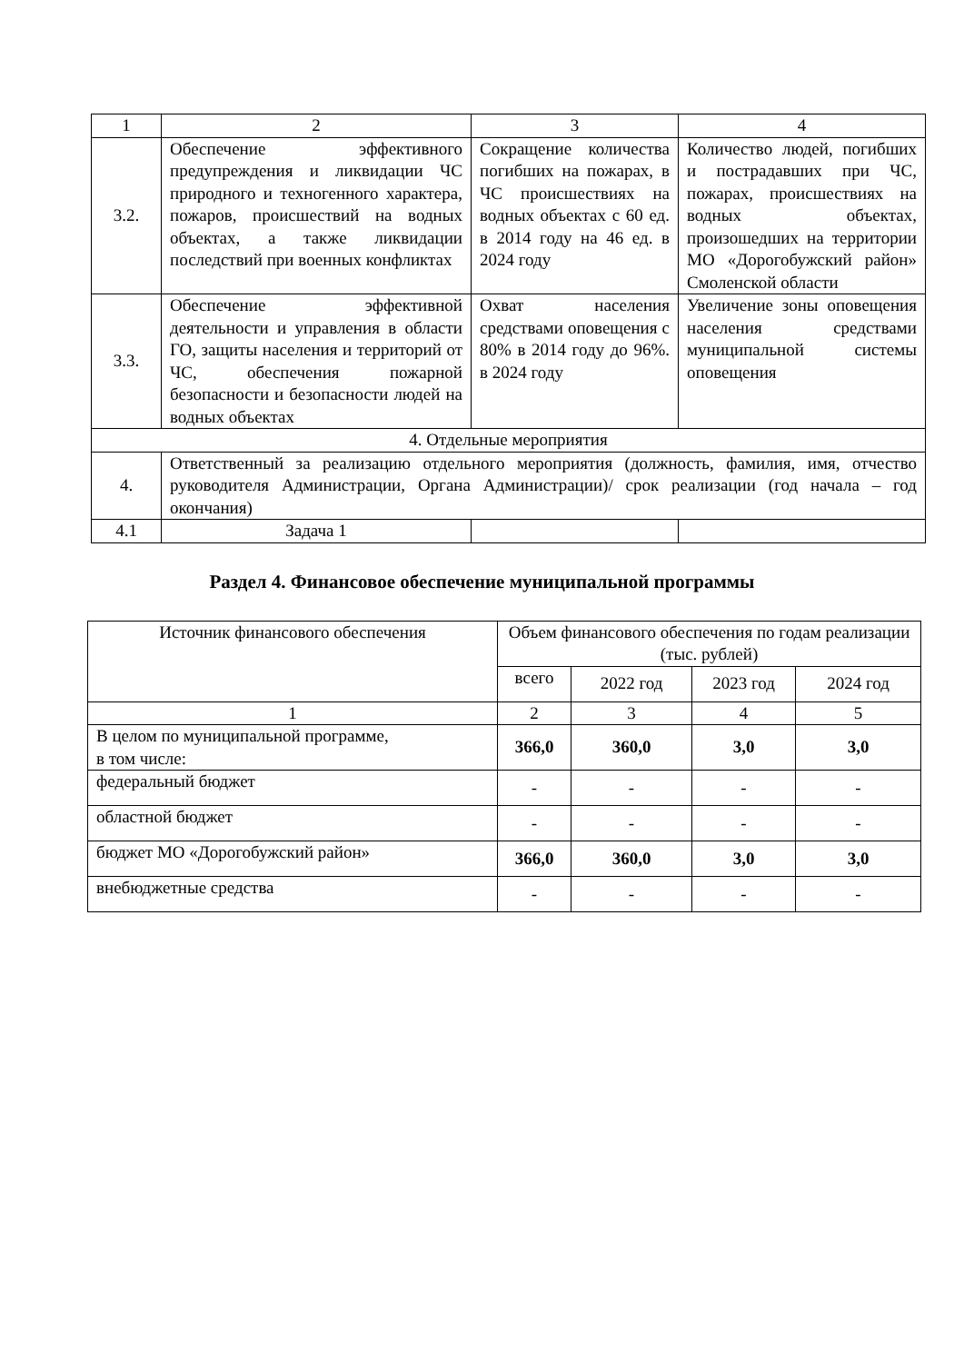| 1 | 2 | 3 | 4 |
| 3.2. | Обеспечение эффективного предупреждения и ликвидации ЧС природного и техногенного характера, пожаров, происшествий на водных объектах, а также ликвидации последствий при военных конфликтах | Сокращение количества погибших на пожарах, в ЧС происшествиях на водных объектах с 60 ед. в 2014 году на 46 ед. в 2024 году | Количество людей, погибших и пострадавших при ЧС, пожарах, происшествиях на водных объектах, произошедших на территории МО «Дорогобужский район» Смоленской области |
| 3.3. | Обеспечение эффективной деятельности и управления в области ГО, защиты населения и территорий от ЧС, обеспечения пожарной безопасности и безопасности людей на водных объектах | Охват населения средствами оповещения с 80% в 2014 году до 96%. в 2024 году | Увеличение зоны оповещения населения средствами муниципальной системы оповещения |
| 4. Отдельные мероприятия | | | |
| 4. | Ответственный за реализацию отдельного мероприятия (должность, фамилия, имя, отчество руководителя Администрации, Органа Администрации)/ срок реализации (год начала – год окончания) | | |
| 4.1 | Задача 1 | | |
Раздел 4. Финансовое обеспечение муниципальной программы
| Источник финансового обеспечения | Объем финансового обеспечения по годам реализации (тыс. рублей) | | | |
| | всего | 2022 год | 2023 год | 2024 год |
| 1 | 2 | 3 | 4 | 5 |
| В целом по муниципальной программе, в том числе: | 366,0 | 360,0 | 3,0 | 3,0 |
| федеральный бюджет | - | - | - | - |
| областной бюджет | - | - | - | - |
| бюджет МО «Дорогобужский район» | 366,0 | 360,0 | 3,0 | 3,0 |
| внебюджетные средства | - | - | - | - |